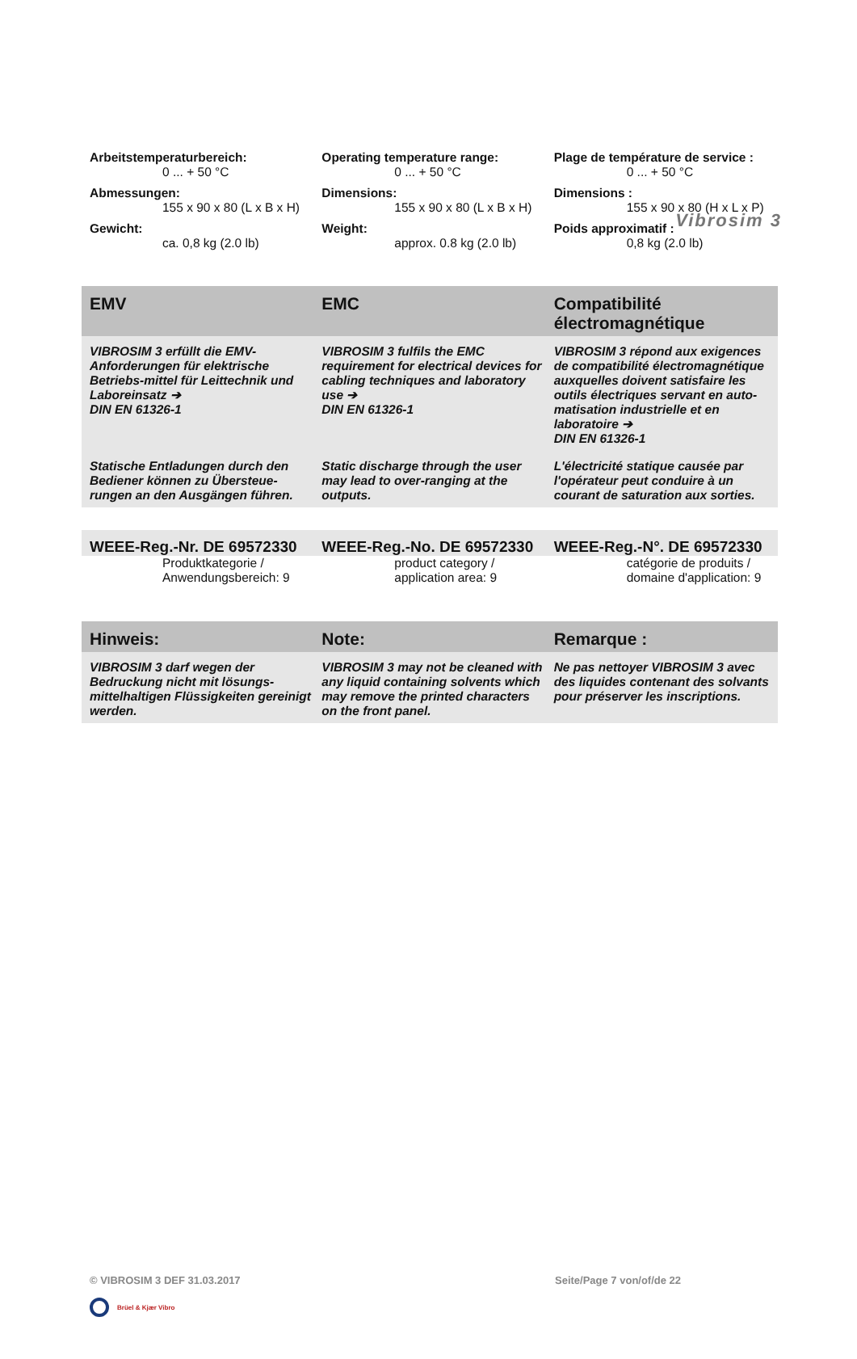Vibrosim 3
| Arbeitstemperaturbereich: | Operating temperature range: | Plage de température de service : |
| --- | --- | --- |
| 0 ... + 50 °C | 0 ... + 50 °C | 0 ... + 50 °C |
| Abmessungen: | Dimensions: | Dimensions : |
| 155 x 90 x 80 (L x B x H) | 155 x 90 x 80 (L x B x H) | 155 x 90 x 80 (H x L x P) |
| Gewicht: | Weight: | Poids approximatif : |
| ca. 0,8 kg (2.0 lb) | approx. 0.8 kg (2.0 lb) | 0,8 kg (2.0 lb) |
| EMV | EMC | Compatibilité électromagnétique |
| --- | --- | --- |
| VIBROSIM 3 erfüllt die EMV-Anforderungen für elektrische Betriebs-mittel für Leittechnik und Laboreinsatz ➔ DIN EN 61326-1 | VIBROSIM 3 fulfils the EMC requirement for electrical devices for cabling techniques and laboratory use ➔ DIN EN 61326-1 | VIBROSIM 3 répond aux exigences de compatibilité électromagnétique auxquelles doivent satisfaire les outils électriques servant en auto-matisation industrielle et en laboratoire ➔ DIN EN 61326-1 |
| Statische Entladungen durch den Bediener können zu Übersteue-rungen an den Ausgängen führen. | Static discharge through the user may lead to over-ranging at the outputs. | L'électricité statique causée par l'opérateur peut conduire à un courant de saturation aux sorties. |
| WEEE-Reg.-Nr. DE 69572330 | WEEE-Reg.-No. DE 69572330 | WEEE-Reg.-N°. DE 69572330 |
| --- | --- | --- |
| Produktkategorie / Anwendungsbereich: 9 | product category / application area: 9 | catégorie de produits / domaine d'application: 9 |
| Hinweis: | Note: | Remarque : |
| --- | --- | --- |
| VIBROSIM 3 darf wegen der Bedruckung nicht mit lösungs-mittelhaltigen Flüssigkeiten gereinigt werden. | VIBROSIM 3 may not be cleaned with any liquid containing solvents which may remove the printed characters on the front panel. | Ne pas nettoyer VIBROSIM 3 avec des liquides contenant des solvants pour préserver les inscriptions. |
© VIBROSIM 3 DEF 31.03.2017 Seite/Page 7 von/of/de 22
Brüel & Kjær Vibro